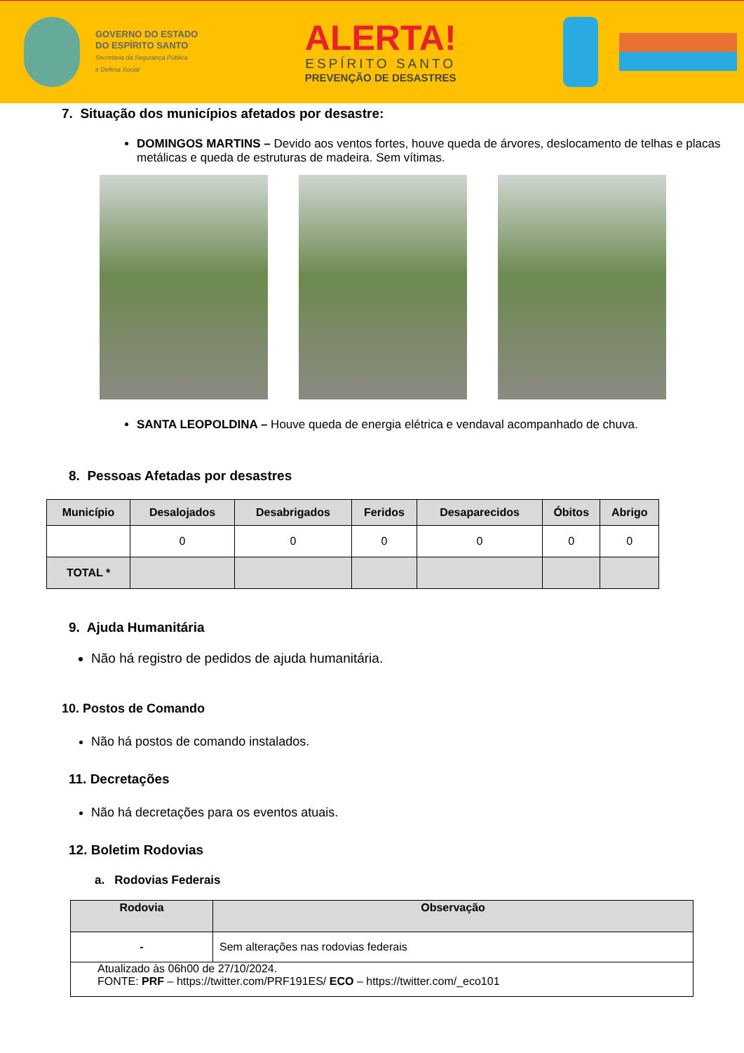GOVERNO DO ESTADO
DO ESPÍRITO SANTO
Secretaria da Segurança Pública
e Defesa Social
ALERTA!
ESPÍRITO SANTO
PREVENÇÃO DE DESASTRES
7. Situação dos municípios afetados por desastre:
DOMINGOS MARTINS – Devido aos ventos fortes, houve queda de árvores, deslocamento de telhas e placas metálicas e queda de estruturas de madeira. Sem vítimas.
SANTA LEOPOLDINA – Houve queda de energia elétrica e vendaval acompanhado de chuva.
8. Pessoas Afetadas por desastres
| Município | Desalojados | Desabrigados | Feridos | Desaparecidos | Óbitos | Abrigo |
| --- | --- | --- | --- | --- | --- | --- |
| | 0 | 0 | 0 | 0 | 0 | 0 |
| TOTAL * | | | | | | |
9. Ajuda Humanitária
Não há registro de pedidos de ajuda humanitária.
10. Postos de Comando
Não há postos de comando instalados.
11. Decretações
Não há decretações para os eventos atuais.
12. Boletim Rodovias
a. Rodovias Federais
| Rodovia | Observação |
| --- | --- |
| - | Sem alterações nas rodovias federais |
| Atualizado às 06h00 de 27/10/2024. FONTE: PRF – https://twitter.com/PRF191ES/ ECO – https://twitter.com/_eco101 | |